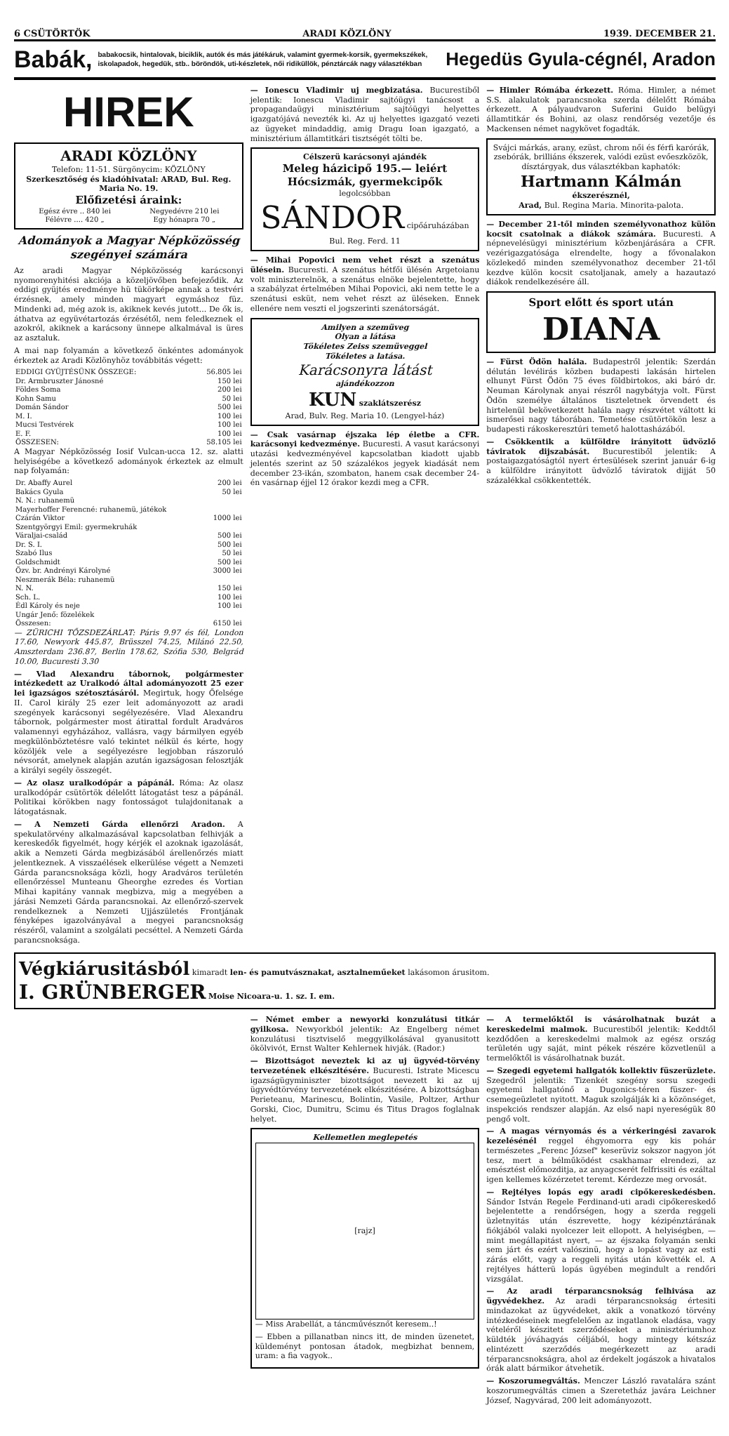6 CSÜTÖRTÖK ARADI KÖZLÖNY 1939. DECEMBER 21.
Babák, babakocsik, hintalovak, biciklik, autók és más játékáruk, valamint gyermek-korsik, gyermekszékek, iskolapadok, hegedük, stb.. böröndök, uti-készletek, női ridiküllök, pénztárcák nagy választékban Hegedüs Gyula-cégnél, Aradon
HIREK
ARADI KÖZLÖNY
Telefon: 11-51. Sürgönycim: KÖZLÖNY
Szerkesztőség és kiadóhivatal: ARAD, Bul. Reg. Maria No. 19.
Előfizetési áraink:
| Egész évre .. 840 lei | Negyedévre 210 lei |
| Félévre .... 420 „ | Egy hónapra 70 „ |
Adományok a Magyar Népközösség szegényei számára
Az aradi Magyar Népközösség karácsonyi nyomorenyhitési akciója a közeljövőben befejeződik. Az eddigi gyüjtés eredménye hü tükörképe annak a testvéri érzésnek, amely minden magyart egymáshoz füz. Mindenki ad, még azok is, akiknek kevés jutott... De ők is, áthatva az együvétartozás érzésétől, nem feledkeznek el azokról, akiknek a karácsony ünnepe alkalmával is üres az asztaluk.
A mai nap folyamán a következő önkéntes adományok érkeztek az Aradi Közlönyhöz továbbitás végett:
| EDDIGI GYÜJTÉSÜNK ÖSSZEGE: | 56.805 lei |
| Dr. Armbruszter Jánosné | 150 lei |
| Földes Soma | 200 lei |
| Kohn Samu | 50 lei |
| Domán Sándor | 500 lei |
| M. I. | 100 lei |
| Mucsi Testvérek | 100 lei |
| E. F. | 100 lei |
| ÖSSZESEN: | 58.105 lei |
A Magyar Népközösség Iosif Vulcan-ucca 12. sz. alatti helyiségébe a következő adományok érkeztek az elmult nap folyamán:
| Dr. Abaffy Aurel | 200 lei |
| Bakács Gyula | 50 lei |
| N. N.: ruhanemü | |
| Mayerhoffer Ferencné: ruhanemü, játékok | |
| Czárán Viktor | 1000 lei |
| Szentgyörgyi Emil: gyermekruhák | |
| Váraljai-család | 500 lei |
| Dr. S. I. | 500 lei |
| Szabó Ilus | 50 lei |
| Goldschmidt | 500 lei |
| Özv. br. Andrényi Károlyné | 3000 lei |
| Neszmerák Béla: ruhanemü | |
| N. N. | 150 lei |
| Sch. L. | 100 lei |
| Édl Károly és neje | 100 lei |
| Ungár Jenő: fözelékek | |
| Összesen: | 6150 lei |
— ZÜRICHI TŐZSDEZÁRLAT: Páris 9.97 és fél, London 17.60, Newyork 445.87, Brüsszel 74.25, Milánó 22.50, Amszterdam 236.87, Berlin 178.62, Szófia 530, Belgrád 10.00, Bucuresti 3.30
— Vlad Alexandru tábornok, polgármester intézkedett az Uralkodó által adományozott 25 ezer lei igazságos szétosztásáról. Megirtuk, hogy Őfelsége II. Carol király 25 ezer leit adományozott az aradi szegények karácsonyi segélyezésére. Vlad Alexandru tábornok, polgármester most átirattal fordult Aradváros valamennyi egyházához, vallásra, vagy bármilyen egyéb megkülönböztetésre való tekintet nélkül és kérte, hogy közöljék vele a segélyezésre legjobban rászoruló névsorát, amelynek alapján azután igazságosan felosztják a királyi segély összegét.
— Az olasz uralkodópár a pápánál. Róma: Az olasz uralkodópár csütörtök délelőtt látogatást tesz a pápánál. Politikai körökben nagy fontosságot tulajdonitanak a látogatásnak.
— A Nemzeti Gárda ellenőrzi Aradon. A spekulatörvény alkalmazásával kapcsolatban felhivják a kereskedők figyelmét, hogy kérjék el azoknak igazolását, akik a Nemzeti Gárda megbizásából árellenőrzés miatt jelentkeznek. A visszaélések elkerülése végett a Nemzeti Gárda parancsnoksága közli, hogy Aradváros területén ellenőrzéssel Munteanu Gheorghe ezredes és Vortian Mihai kapitány vannak megbizva, mig a megyében a járási Nemzeti Gárda parancsnokai. Az ellenőrző-szervek rendelkeznek a Nemzeti Ujjászületés Frontjának fényképes igazolványával a megyei parancsnokság részéről, valamint a szolgálati pecséttel. A Nemzeti Gárda parancsnoksága.
— Ionescu Vladimir uj megbizatása. Bucurestiből jelentik: Ionescu Vladimir sajtóügyi tanácsost a propagandaügyi minisztérium sajtóügyi helyettes igazgatójává nevezték ki. Az uj helyettes igazgató vezeti az ügyeket mindaddig, amig Dragu Ioan igazgató, a minisztérium államtitkári tisztségét tölti be.
Célszerü karácsonyi ajándék
Meleg házicipő 195.— leiért
Hócsizmák, gyermekcipők
legolcsóbban
SÁNDOR cipőáruházában Bul. Reg. Ferd. 11
— Mihai Popovici nem vehet részt a szenátus ülésein. Bucuresti. A szenátus hétfői ülésén Argetoianu volt miniszterelnök, a szenátus elnöke bejelentette, hogy a szabályzat értelmében Mihai Popovici, aki nem tette le a szenátusi esküt, nem vehet részt az üléseken. Ennek ellenére nem veszti el jogszerinti szenátorságát.
Amilyen a szemüveg
Olyan a látása
Tökéletes Zeiss szemüveggel
Tökéletes a latása.
Karácsonyra látást
ajándékozzon
KUN szaklátszerész
Arad, Bulv. Reg. Maria 10. (Lengyel-ház)
— Csak vasárnap éjszaka lép életbe a CFR. karácsonyi kedvezménye. Bucuresti. A vasut karácsonyi utazási kedvezményével kapcsolatban kiadott ujabb jelentés szerint az 50 százalékos jegyek kiadását nem december 23-ikán, szombaton, hanem csak december 24-én vasárnap éjjel 12 órakor kezdi meg a CFR.
— Himler Rómába érkezett. Róma. Himler, a német S.S. alakulatok parancsnoka szerda délelőtt Rómába érkezett. A pályaudvaron Suferini Guido belügyi államtitkár és Bohini, az olasz rendőrség vezetője és Mackensen német nagykövet fogadták.
Svájci márkás, arany, ezüst, chrom női és férfi karórák, zsebórák, brilliáns ékszerek, valódi ezüst evőeszközök, dísztárgyak, dus választékban kaphatók:
Hartmann Kálmán ékszerésznél,
Arad, Bul. Regina Maria. Minorita-palota.
— December 21-től minden személyvonathoz külön kocsit csatolnak a diákok számára. Bucuresti. A népnevelésügyi minisztérium közbenjárására a CFR. vezérigazgatósága elrendelte, hogy a fővonalakon közlekedő minden személyvonathoz december 21-től kezdve külön kocsit csatoljanak, amely a hazautazó diákok rendelkezésére áll.
Sport előtt és sport után
DIANA
— Fürst Ödön halála. Budapestről jelentik: Szerdán délután levélirás közben budapesti lakásán hirtelen elhunyt Fürst Ödön 75 éves földbirtokos, aki báró dr. Neuman Károlynak anyai részről nagybátyja volt. Fürst Ödön személye általános tiszteletnek örvendett és hirtelenül bekövetkezett halála nagy részvétet váltott ki ismerősei nagy táborában. Temetése csütörtökön lesz a budapesti rákoskeresztúri temető halottasházából.
— Csökkentik a külföldre irányitott üdvözlő táviratok dijszabását. Bucurestiből jelentik: A postaigazgatóságtól nyert értesülések szerint január 6-ig a külföldre irányitott üdvözlő táviratok dijját 50 százalékkal csökkentették.
Végkiárusitásból kimaradt len- és pamutvásznakat, asztalneműeket lakásomon árusitom.
I. GRÜNBERGER Moise Nicoara-u. 1. sz. I. em.
— Német ember a newyorki konzulátusi titkár gyilkosa. Newyorkból jelentik: Az Engelberg német konzulátusi tisztviselő meggyilkolásával gyanusitott ökölvivót, Ernst Walter Kehlernek hivják. (Rador.)
— Bizottságot neveztek ki az uj ügyvéd-törvény tervezetének elkészitésére. Bucuresti. Istrate Micescu igazságügyminiszter bizottságot nevezett ki az uj ügyvédtörvény tervezetének elkészitésére. A bizottságban Perieteanu, Marinescu, Bolintin, Vasile, Poltzer, Arthur Gorski, Cioc, Dumitru, Scimu és Titus Dragos foglalnak helyet.
Kellemetlen meglepetés
[rajz]
— Miss Arabellát, a táncművésznőt keresem..!
— Ebben a pillanatban nincs itt, de minden üzenetet, küldeményt pontosan átadok, megbizhat bennem, uram: a fia vagyok..
— A termelőktől is vásárolhatnak buzát a kereskedelmi malmok. Bucurestiből jelentik: Keddtől kezdődően a kereskedelmi malmok az egész ország területén ugy saját, mint pékek részére közvetlenül a termelőktől is vásárolhatnak buzát.
— Szegedi egyetemi hallgatók kollektiv füszerüzlete. Szegedről jelentik: Tizenkét szegény sorsu szegedi egyetemi hallgatónő a Dugonics-téren füszer- és csemegeüzletet nyitott. Maguk szolgálják ki a közönséget, inspekciós rendszer alapján. Az első napi nyereségük 80 pengő volt.
— A magas vérnyomás és a vérkeringési zavarok kezelésénél reggel éhgyomorra egy kis pohár természetes „Ferenc József" keserüviz sokszor nagyon jót tesz, mert a bélműködést csakhamar elrendezi, az emésztést előmozditja, az anyagcserét felfrissiti és ezáltal igen kellemes közérzetet teremt. Kérdezze meg orvosát.
— Rejtélyes lopás egy aradi cipőkereskedésben. Sándor István Regele Ferdinand-uti aradi cipőkereskedő bejelentette a rendőrségen, hogy a szerda reggeli üzletnyitás után észrevette, hogy kézipénztárának fiókjából valaki nyolcezer leit ellopott. A helyiségben, — mint megállapitást nyert, — az éjszaka folyamán senki sem járt és ezért valószinü, hogy a lopást vagy az esti zárás előtt, vagy a reggeli nyitás után követték el. A rejtélyes hátterü lopás ügyében megindult a rendőri vizsgálat.
— Az aradi térparancsnokság felhivása az ügyvédekhez. Az aradi térparancsnokság értesiti mindazokat az ügyvédeket, akik a vonatkozó törvény intézkedéseinek megfelelően az ingatlanok eladása, vagy vételéről készitett szerződéseket a minisztériumhoz küldték jóváhagyás céljából, hogy mintegy kétszáz elintézett szerződés megérkezett az aradi térparancsnokságra, ahol az érdekelt jogászok a hivatalos órák alatt bármikor átvehetik.
— Koszorumegváltás. Menczer László ravatalára szánt koszorumegváltás cimen a Szeretetház javára Leichner József, Nagyvárad, 200 leit adományozott.